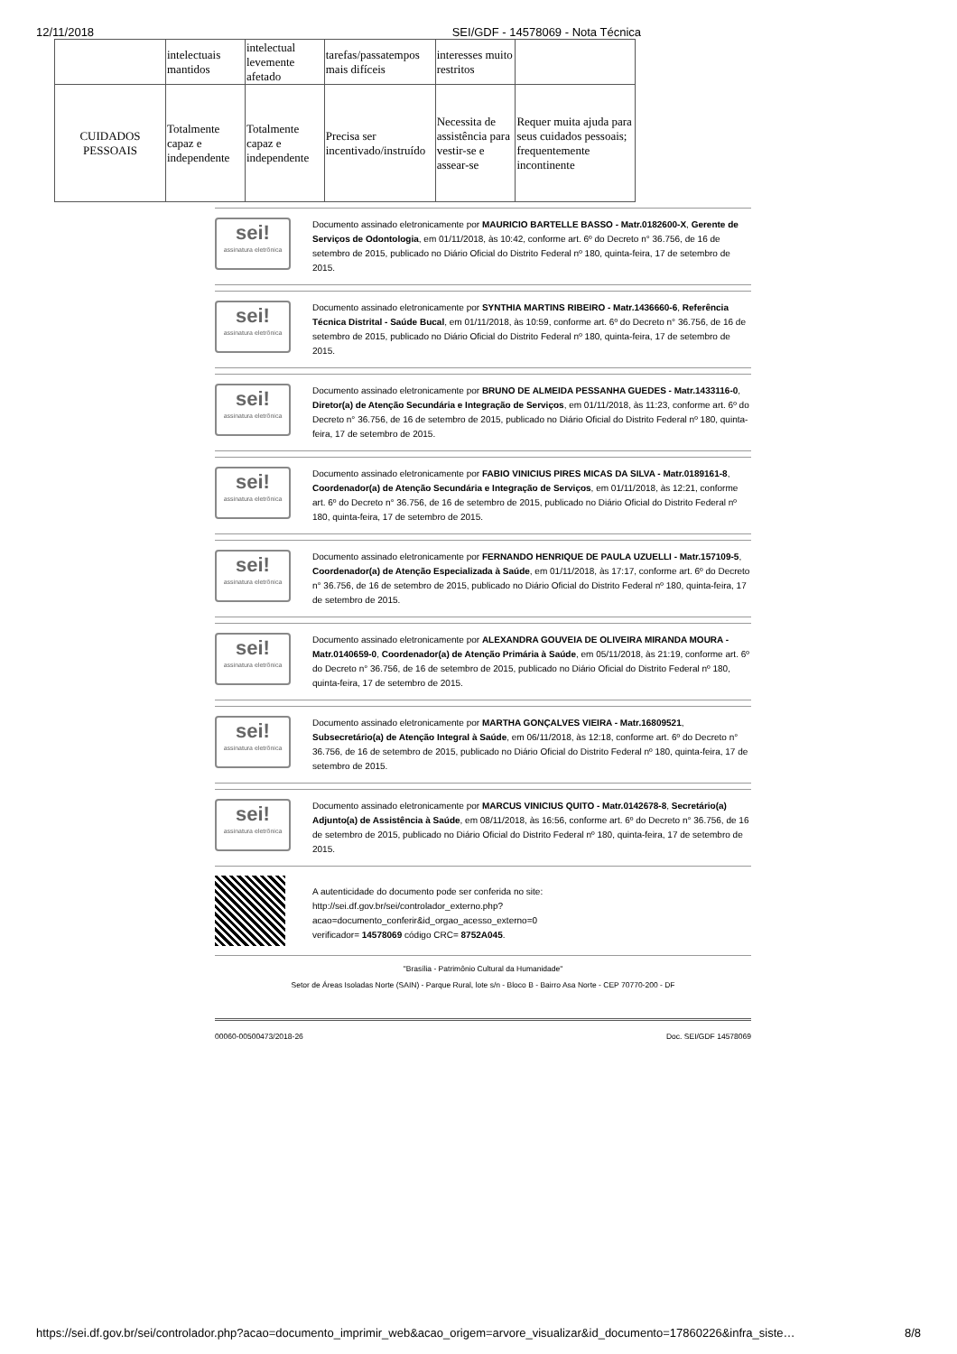12/11/2018 SEI/GDF - 14578069 - Nota Técnica
| | intelectuais mantidos | intelectual levemente afetado | tarefas/passatempos mais difíceis | interesses muito restritos | |
| CUIDADOS PESSOAIS | Totalmente capaz e independente | Totalmente capaz e independente | Precisa ser incentivado/instruído | Necessita de assistência para vestir-se e assear-se | Requer muita ajuda para seus cuidados pessoais; frequentemente incontinente |
sei!
assinatura eletrônica
Documento assinado eletronicamente por MAURICIO BARTELLE BASSO - Matr.0182600-X, Gerente de Serviços de Odontologia, em 01/11/2018, às 10:42, conforme art. 6º do Decreto n° 36.756, de 16 de setembro de 2015, publicado no Diário Oficial do Distrito Federal nº 180, quinta-feira, 17 de setembro de 2015.
sei!
assinatura eletrônica
Documento assinado eletronicamente por SYNTHIA MARTINS RIBEIRO - Matr.1436660-6, Referência Técnica Distrital - Saúde Bucal, em 01/11/2018, às 10:59, conforme art. 6º do Decreto n° 36.756, de 16 de setembro de 2015, publicado no Diário Oficial do Distrito Federal nº 180, quinta-feira, 17 de setembro de 2015.
sei!
assinatura eletrônica
Documento assinado eletronicamente por BRUNO DE ALMEIDA PESSANHA GUEDES - Matr.1433116-0, Diretor(a) de Atenção Secundária e Integração de Serviços, em 01/11/2018, às 11:23, conforme art. 6º do Decreto n° 36.756, de 16 de setembro de 2015, publicado no Diário Oficial do Distrito Federal nº 180, quinta-feira, 17 de setembro de 2015.
sei!
assinatura eletrônica
Documento assinado eletronicamente por FABIO VINICIUS PIRES MICAS DA SILVA - Matr.0189161-8, Coordenador(a) de Atenção Secundária e Integração de Serviços, em 01/11/2018, às 12:21, conforme art. 6º do Decreto n° 36.756, de 16 de setembro de 2015, publicado no Diário Oficial do Distrito Federal nº 180, quinta-feira, 17 de setembro de 2015.
sei!
assinatura eletrônica
Documento assinado eletronicamente por FERNANDO HENRIQUE DE PAULA UZUELLI - Matr.157109-5, Coordenador(a) de Atenção Especializada à Saúde, em 01/11/2018, às 17:17, conforme art. 6º do Decreto n° 36.756, de 16 de setembro de 2015, publicado no Diário Oficial do Distrito Federal nº 180, quinta-feira, 17 de setembro de 2015.
sei!
assinatura eletrônica
Documento assinado eletronicamente por ALEXANDRA GOUVEIA DE OLIVEIRA MIRANDA MOURA - Matr.0140659-0, Coordenador(a) de Atenção Primária à Saúde, em 05/11/2018, às 21:19, conforme art. 6º do Decreto n° 36.756, de 16 de setembro de 2015, publicado no Diário Oficial do Distrito Federal nº 180, quinta-feira, 17 de setembro de 2015.
sei!
assinatura eletrônica
Documento assinado eletronicamente por MARTHA GONÇALVES VIEIRA - Matr.16809521, Subsecretário(a) de Atenção Integral à Saúde, em 06/11/2018, às 12:18, conforme art. 6º do Decreto n° 36.756, de 16 de setembro de 2015, publicado no Diário Oficial do Distrito Federal nº 180, quinta-feira, 17 de setembro de 2015.
sei!
assinatura eletrônica
Documento assinado eletronicamente por MARCUS VINICIUS QUITO - Matr.0142678-8, Secretário(a) Adjunto(a) de Assistência à Saúde, em 08/11/2018, às 16:56, conforme art. 6º do Decreto n° 36.756, de 16 de setembro de 2015, publicado no Diário Oficial do Distrito Federal nº 180, quinta-feira, 17 de setembro de 2015.
A autenticidade do documento pode ser conferida no site:
http://sei.df.gov.br/sei/controlador_externo.php?
acao=documento_conferir&id_orgao_acesso_externo=0
verificador= 14578069 código CRC= 8752A045.
"Brasília - Patrimônio Cultural da Humanidade"
Setor de Áreas Isoladas Norte (SAIN) - Parque Rural, lote s/n - Bloco B - Bairro Asa Norte - CEP 70770-200 - DF
00060-00500473/2018-26 Doc. SEI/GDF 14578069
https://sei.df.gov.br/sei/controlador.php?acao=documento_imprimir_web&acao_origem=arvore_visualizar&id_documento=17860226&infra_siste… 8/8